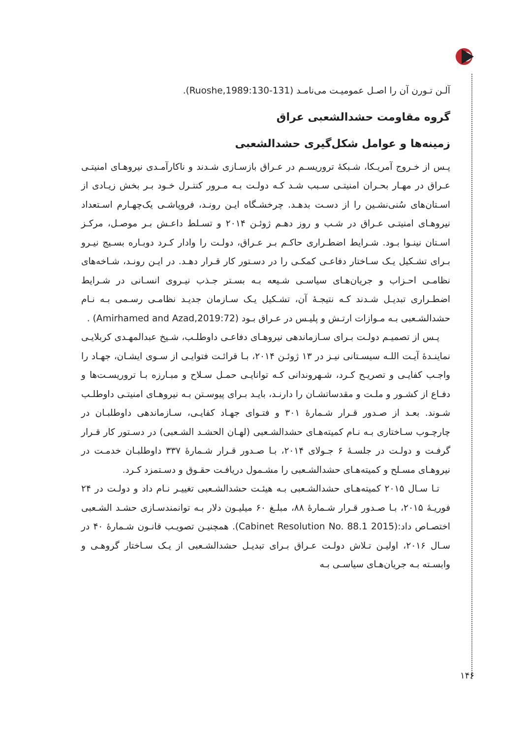آلـن تـورن آن را اصـل عمومیـت می‌نامـد (Ruoshe,1989:130-131).
گروه مقاومت حشدالشعبی عراق
زمینه‌ها و عوامل شکل‌گیری حشدالشعبی
پـس از خـروج آمریـکا، شـبکهٔ تروریسـم در عـراق بازسـازی شـدند و ناکارآمـدی نیروهـای امنیتـی عـراق در مهـار بحـران امنیتـی سـبب شـد کـه دولـت بـه مـرور کنتـرل خـود بـر بخش زیـادی از اسـتان‌های سُنی‌نشـین را از دسـت بدهـد. چرخشـگاه ایـن رونـد، فروپاشـی یک‌چهـارم اسـتعداد نیروهـای امنیتـی عـراق در شـب و روز دهـم ژوئـن ۲۰۱۴ و تسـلط داعـش بـر موصـل، مرکـز اسـتان نینـوا بـود. شـرایط اضطـراری حاکـم بـر عـراق، دولـت را وادار کـرد دوبـاره بسـیج نیـرو بـرای تشـکیل یـک سـاختار دفاعـی کمکـی را در دسـتور کار قـرار دهـد. در ایـن رونـد، شـاخه‌های نظامـی احـزاب و جریان‌هـای سیاسـی شـیعه بـه بسـتر جـذب نیـروی انسـانی در شـرایط اضطـراری تبدیـل شـدند کـه نتیجـهٔ آن، تشـکیل یـک سـازمان جدیـد نظامـی رسـمی بـه نـام حشدالشـعبی بـه مـوازات ارتـش و پلیـس در عـراق بـود (Amirhamed and Azad,2019:72) .
پـس از تصمیـم دولـت بـرای سـازماندهی نیروهـای دفاعـی داوطلـب، شـیخ عبدالمهـدی کربلایـی نماینـدهٔ آیـت اللـه سیسـتانی نیـز در ۱۳ ژوئـن ۲۰۱۴، بـا قرائـت فتوایـی از سـوی ایشـان، جهـاد را واجـب کفایـی و تصریـح کـرد، شـهروندانی کـه توانایـی حمـل سـلاح و مبـارزه بـا تروریسـت‌ها و دفـاع از کشـور و ملـت و مقدساتشـان را دارنـد، بایـد بـرای پیوسـتن بـه نیروهـای امنیتـی داوطلـب شـوند. بعـد از صـدور قـرار شـمارهٔ ۳۰۱ و فتـوای جهـاد کفایـی، سـازماندهی داوطلبـان در چارچـوب سـاختاری بـه نـام کمیته‌هـای حشدالشـعبی (لهـان الحشـد الشـعبی) در دسـتور کار قـرار گرفـت و دولـت در جلسـهٔ ۶ جـولای ۲۰۱۴، بـا صـدور قـرار شـمارهٔ ۳۳۷ داوطلبـان خدمـت در نیروهـای مسـلح و کمیته‌هـای حشدالشـعبی را مشـمول دریافـت حقـوق و دسـتمزد کـرد.
تـا سـال ۲۰۱۵ کمیته‌هـای حشدالشـعبی بـه هیئـت حشدالشـعبی تغییـر نـام داد و دولـت در ۲۴ فوریـهٔ ۲۰۱۵، بـا صـدور قـرار شـمارهٔ ۸۸، مبلـغ ۶۰ میلیـون دلار بـه توانمندسـازی حشـد الشـعبی اختصـاص داد:(Cabinet Resolution No. 88.1 2015). همچنیـن تصویـب قانـون شـمارهٔ ۴۰ در سـال ۲۰۱۶، اولیـن تـلاش دولـت عـراق بـرای تبدیـل حشدالشـعبی از یـک سـاختار گروهـی و وابسـته بـه جریان‌هـای سیاسـی بـه
۱۴۶